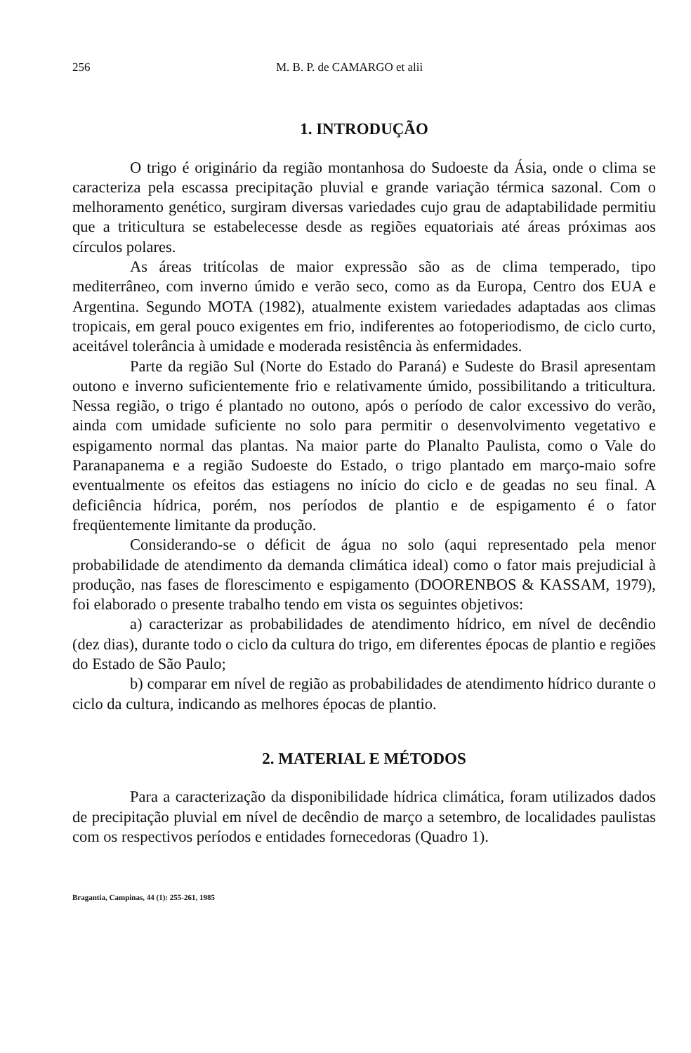256 M. B. P. de CAMARGO et alii
1. INTRODUÇÃO
O trigo é originário da região montanhosa do Sudoeste da Ásia, onde o clima se caracteriza pela escassa precipitação pluvial e grande variação térmica sazonal. Com o melhoramento genético, surgiram diversas variedades cujo grau de adaptabilidade permitiu que a triticultura se estabelecesse desde as regiões equatoriais até áreas próximas aos círculos polares.
As áreas tritícolas de maior expressão são as de clima temperado, tipo mediterrâneo, com inverno úmido e verão seco, como as da Europa, Centro dos EUA e Argentina. Segundo MOTA (1982), atualmente existem variedades adaptadas aos climas tropicais, em geral pouco exigentes em frio, indiferentes ao fotoperiodismo, de ciclo curto, aceitável tolerância à umidade e moderada resistência às enfermidades.
Parte da região Sul (Norte do Estado do Paraná) e Sudeste do Brasil apresentam outono e inverno suficientemente frio e relativamente úmido, possibilitando a triticultura. Nessa região, o trigo é plantado no outono, após o período de calor excessivo do verão, ainda com umidade suficiente no solo para permitir o desenvolvimento vegetativo e espigamento normal das plantas. Na maior parte do Planalto Paulista, como o Vale do Paranapanema e a região Sudoeste do Estado, o trigo plantado em março-maio sofre eventualmente os efeitos das estiagens no início do ciclo e de geadas no seu final. A deficiência hídrica, porém, nos períodos de plantio e de espigamento é o fator freqüentemente limitante da produção.
Considerando-se o déficit de água no solo (aqui representado pela menor probabilidade de atendimento da demanda climática ideal) como o fator mais prejudicial à produção, nas fases de florescimento e espigamento (DOORENBOS & KASSAM, 1979), foi elaborado o presente trabalho tendo em vista os seguintes objetivos:
a) caracterizar as probabilidades de atendimento hídrico, em nível de decêndio (dez dias), durante todo o ciclo da cultura do trigo, em diferentes épocas de plantio e regiões do Estado de São Paulo;
b) comparar em nível de região as probabilidades de atendimento hídrico durante o ciclo da cultura, indicando as melhores épocas de plantio.
2. MATERIAL E MÉTODOS
Para a caracterização da disponibilidade hídrica climática, foram utilizados dados de precipitação pluvial em nível de decêndio de março a setembro, de localidades paulistas com os respectivos períodos e entidades fornecedoras (Quadro 1).
Bragantia, Campinas, 44 (1): 255-261, 1985